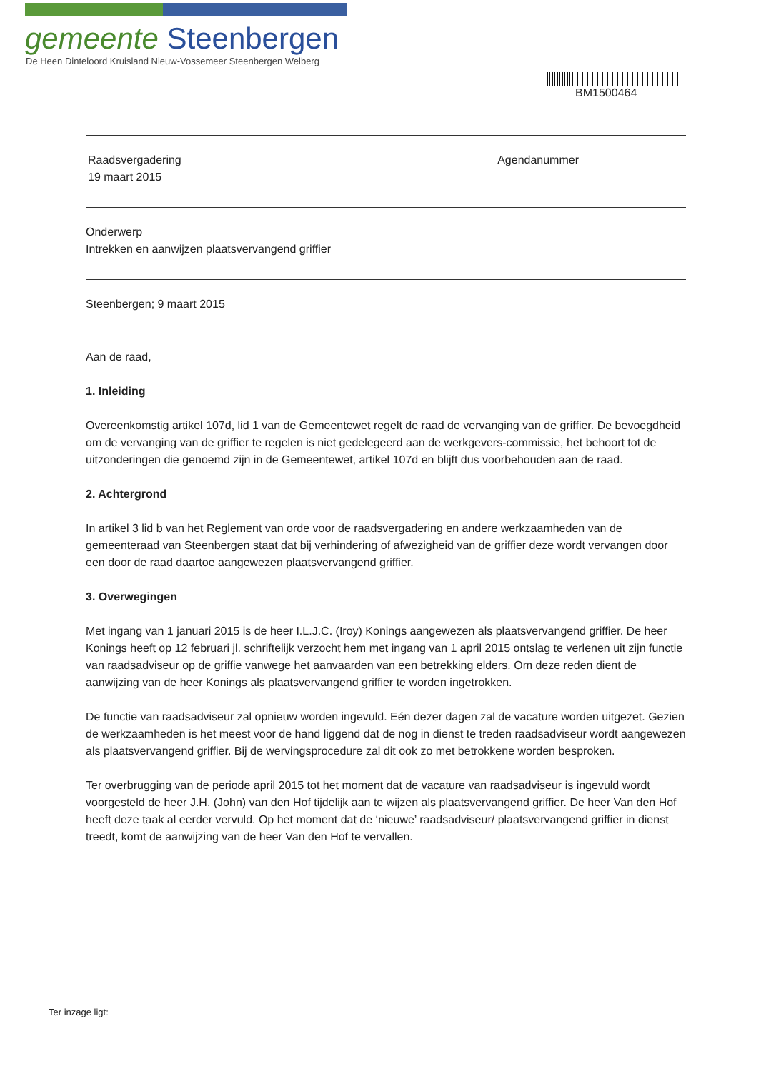gemeente Steenbergen
De Heen Dinteloord Kruisland Nieuw-Vossemeer Steenbergen Welberg
BM1500464
Raadsvergadering
19 maart 2015
Agendanummer
Onderwerp
Intrekken en aanwijzen plaatsvervangend griffier
Steenbergen; 9 maart 2015
Aan de raad,
1. Inleiding
Overeenkomstig artikel 107d, lid 1 van de Gemeentewet regelt de raad de vervanging van de griffier. De bevoegdheid om de vervanging van de griffier te regelen is niet gedelegeerd aan de werkgevers-commissie, het behoort tot de uitzonderingen die genoemd zijn in de Gemeentewet, artikel 107d en blijft dus voorbehouden aan de raad.
2. Achtergrond
In artikel 3 lid b van het Reglement van orde voor de raadsvergadering en andere werkzaamheden van de gemeenteraad van Steenbergen staat dat bij verhindering of afwezigheid van de griffier deze wordt vervangen door een door de raad daartoe aangewezen plaatsvervangend griffier.
3. Overwegingen
Met ingang van 1 januari 2015 is de heer I.L.J.C. (Iroy) Konings aangewezen als plaatsvervangend griffier. De heer Konings heeft op 12 februari jl. schriftelijk verzocht hem met ingang van 1 april 2015 ontslag te verlenen uit zijn functie van raadsadviseur op de griffie vanwege het aanvaarden van een betrekking elders. Om deze reden dient de aanwijzing van de heer Konings als plaatsvervangend griffier te worden ingetrokken.
De functie van raadsadviseur zal opnieuw worden ingevuld. Eén dezer dagen zal de vacature worden uitgezet. Gezien de werkzaamheden is het meest voor de hand liggend dat de nog in dienst te treden raadsadviseur wordt aangewezen als plaatsvervangend griffier. Bij de wervingsprocedure zal dit ook zo met betrokkene worden besproken.
Ter overbrugging van de periode april 2015 tot het moment dat de vacature van raadsadviseur is ingevuld wordt voorgesteld de heer J.H. (John) van den Hof tijdelijk aan te wijzen als plaatsvervangend griffier. De heer Van den Hof heeft deze taak al eerder vervuld. Op het moment dat de ‘nieuwe’ raadsadviseur/ plaatsvervangend griffier in dienst treedt, komt de aanwijzing van de heer Van den Hof te vervallen.
Ter inzage ligt: